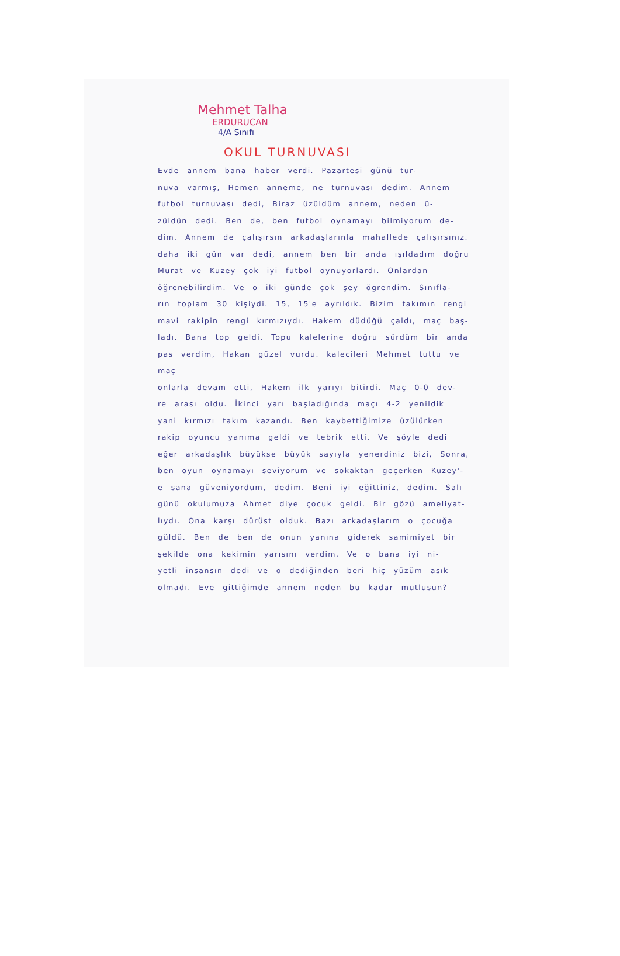Mehmet Talha
ERDURUCAN
4/A Sınıfı
OKUL TURNUVASI
Evde annem bana haber verdi. Pazartesi günü tur-
nuva varmış, Hemen anneme, ne turnuvası dedim. Annem
futbol turnuvası dedi, Biraz üzüldüm annem, neden ü-
züldün dedi. Ben de, ben futbol oynamayı bilmiyorum de-
dim. Annem de çalışırsın arkadaşlarınla mahallede çalışırsınız.
daha iki gün var dedi, annem ben bir anda ışıldadım doğru
Murat ve Kuzey çok iyi futbol oynuyorlardı. Onlardan
öğrenebilirdim. Ve o iki günde çok şey öğrendim. Sınıfla-
rın toplam 30 kişiydi. 15, 15'e ayrıldık. Bizim takımın rengi
mavi rakipin rengi kırmızıydı. Hakem düdüğü çaldı, maç baş-
ladı. Bana top geldi. Topu kalelerine doğru sürdüm bir anda
pas verdim, Hakan güzel vurdu. kalecileri Mehmet tuttu ve maç
onlarla devam etti, Hakem ilk yarıyı bitirdi. Maç 0-0 dev-
re arası oldu. İkinci yarı başladığında maçı 4-2 yenildik
yani kırmızı takım kazandı. Ben kaybettiğimize üzülürken
rakip oyuncu yanıma geldi ve tebrik etti. Ve şöyle dedi
eğer arkadaşlık büyükse büyük sayıyla yenerdiniz bizi, Sonra,
ben oyun oynamayı seviyorum ve sokaktan geçerken Kuzey'-
e sana güveniyordum, dedim. Beni iyi eğittiniz, dedim. Salı
günü okulumuza Ahmet diye çocuk geldi. Bir gözü ameliyat-
lıydı. Ona karşı dürüst olduk. Bazı arkadaşlarım o çocuğa
güldü. Ben de ben de onun yanına giderek samimiyet bir
şekilde ona kekimin yarısını verdim. Ve o bana iyi ni-
yetli insansın dedi ve o dediğinden beri hiç yüzüm asık
olmadı. Eve gittiğimde annem neden bu kadar mutlusun?